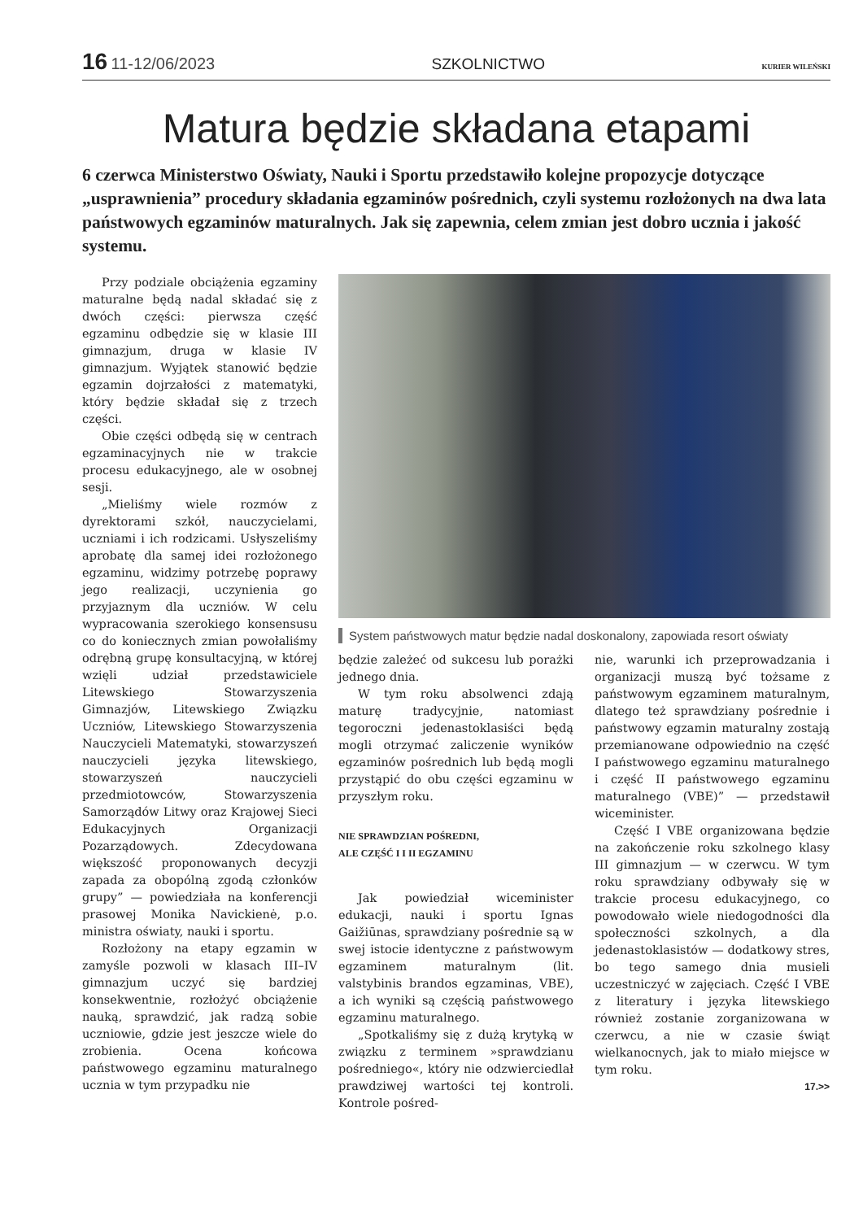16 11-12/06/2023 SZKOLNICTWO
KURIER WILEŃSKI
Matura będzie składana etapami
6 czerwca Ministerstwo Oświaty, Nauki i Sportu przedstawiło kolejne propozycje dotyczące „usprawnienia” procedury składania egzaminów pośrednich, czyli systemu rozłożonych na dwa lata państwowych egzaminów maturalnych. Jak się zapewnia, celem zmian jest dobro ucznia i jakość systemu.
Przy podziale obciążenia egzaminy maturalne będą nadal składać się z dwóch części: pierwsza część egzaminu odbędzie się w klasie III gimnazjum, druga w klasie IV gimnazjum. Wyjątek stanowić będzie egzamin dojrzałości z matematyki, który będzie składał się z trzech części.
Obie części odbędą się w centrach egzaminacyjnych nie w trakcie procesu edukacyjnego, ale w osobnej sesji.
„Mieliśmy wiele rozmów z dyrektorami szkół, nauczycielami, uczniami i ich rodzicami. Usłyszeliśmy aprobatę dla samej idei rozłożonego egzaminu, widzimy potrzebę poprawy jego realizacji, uczynienia go przyjaznym dla uczniów. W celu wypracowania szerokiego konsensusu co do koniecznych zmian powołaliśmy odrębną grupę konsultacyjną, w której wzięli udział przedstawiciele Litewskiego Stowarzyszenia Gimnazjów, Litewskiego Związku Uczniów, Litewskiego Stowarzyszenia Nauczycieli Matematyki, stowarzyszeń nauczycieli języka litewskiego, stowarzyszeń nauczycieli przedmiotowców, Stowarzyszenia Samorządów Litwy oraz Krajowej Sieci Edukacyjnych Organizacji Pozarządowych. Zdecydowana większość proponowanych decyzji zapada za obopólną zgodą członków grupy” — powiedziała na konferencji prasowej Monika Navickienė, p.o. ministra oświaty, nauki i sportu.
Rozłożony na etapy egzamin w zamyśle pozwoli w klasach III–IV gimnazjum uczyć się bardziej konsekwentnie, rozłożyć obciążenie nauką, sprawdzić, jak radzą sobie uczniowie, gdzie jest jeszcze wiele do zrobienia. Ocena końcowa państwowego egzaminu maturalnego ucznia w tym przypadku nie
System państwowych matur będzie nadal doskonalony, zapowiada resort oświaty
będzie zależeć od sukcesu lub porażki jednego dnia.
W tym roku absolwenci zdają maturę tradycyjnie, natomiast tegoroczni jedenastoklasiści będą mogli otrzymać zaliczenie wyników egzaminów pośrednich lub będą mogli przystąpić do obu części egzaminu w przyszłym roku.
NIE SPRAWDZIAN POŚREDNI,
ALE CZĘŚĆ I I II EGZAMINU
Jak powiedział wiceminister edukacji, nauki i sportu Ignas Gaižiūnas, sprawdziany pośrednie są w swej istocie identyczne z państwowym egzaminem maturalnym (lit. valstybinis brandos egzaminas, VBE), a ich wyniki są częścią państwowego egzaminu maturalnego.
„Spotkaliśmy się z dużą krytyką w związku z terminem »sprawdzianu pośredniego«, który nie odzwierciedlał prawdziwej wartości tej kontroli. Kontrole pośred-
nie, warunki ich przeprowadzania i organizacji muszą być tożsame z państwowym egzaminem maturalnym, dlatego też sprawdziany pośrednie i państwowy egzamin maturalny zostają przemianowane odpowiednio na część I państwowego egzaminu maturalnego i część II państwowego egzaminu maturalnego (VBE)” — przedstawił wiceminister.
Część I VBE organizowana będzie na zakończenie roku szkolnego klasy III gimnazjum — w czerwcu. W tym roku sprawdziany odbywały się w trakcie procesu edukacyjnego, co powodowało wiele niedogodności dla społeczności szkolnych, a dla jedenastoklasistów — dodatkowy stres, bo tego samego dnia musieli uczestniczyć w zajęciach. Część I VBE z literatury i języka litewskiego również zostanie zorganizowana w czerwcu, a nie w czasie świąt wielkanocnych, jak to miało miejsce w tym roku.
17.>>